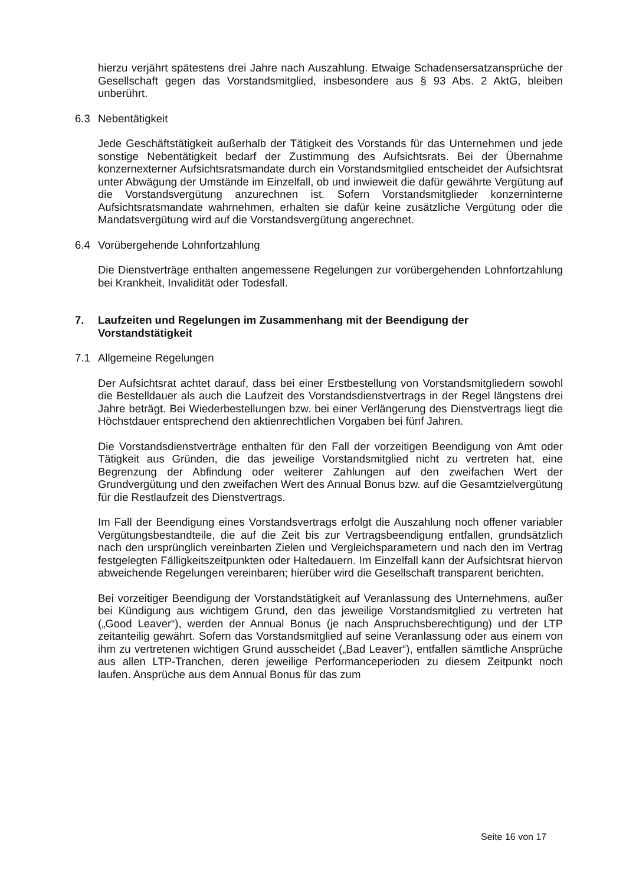hierzu verjährt spätestens drei Jahre nach Auszahlung. Etwaige Schadensersatzansprüche der Gesellschaft gegen das Vorstandsmitglied, insbesondere aus § 93 Abs. 2 AktG, bleiben unberührt.
6.3 Nebentätigkeit
Jede Geschäftstätigkeit außerhalb der Tätigkeit des Vorstands für das Unternehmen und jede sonstige Nebentätigkeit bedarf der Zustimmung des Aufsichtsrats. Bei der Übernahme konzernexterner Aufsichtsratsmandate durch ein Vorstandsmitglied entscheidet der Aufsichtsrat unter Abwägung der Umstände im Einzelfall, ob und inwieweit die dafür gewährte Vergütung auf die Vorstandsvergütung anzurechnen ist. Sofern Vorstandsmitglieder konzerninterne Aufsichtsratsmandate wahrnehmen, erhalten sie dafür keine zusätzliche Vergütung oder die Mandatsvergütung wird auf die Vorstandsvergütung angerechnet.
6.4 Vorübergehende Lohnfortzahlung
Die Dienstverträge enthalten angemessene Regelungen zur vorübergehenden Lohnfortzahlung bei Krankheit, Invalidität oder Todesfall.
7. Laufzeiten und Regelungen im Zusammenhang mit der Beendigung der Vorstandstätigkeit
7.1 Allgemeine Regelungen
Der Aufsichtsrat achtet darauf, dass bei einer Erstbestellung von Vorstandsmitgliedern sowohl die Bestelldauer als auch die Laufzeit des Vorstandsdienstvertrags in der Regel längstens drei Jahre beträgt. Bei Wiederbestellungen bzw. bei einer Verlängerung des Dienstvertrags liegt die Höchstdauer entsprechend den aktienrechtlichen Vorgaben bei fünf Jahren.
Die Vorstandsdienstverträge enthalten für den Fall der vorzeitigen Beendigung von Amt oder Tätigkeit aus Gründen, die das jeweilige Vorstandsmitglied nicht zu vertreten hat, eine Begrenzung der Abfindung oder weiterer Zahlungen auf den zweifachen Wert der Grundvergütung und den zweifachen Wert des Annual Bonus bzw. auf die Gesamtzielvergütung für die Restlaufzeit des Dienstvertrags.
Im Fall der Beendigung eines Vorstandsvertrags erfolgt die Auszahlung noch offener variabler Vergütungsbestandteile, die auf die Zeit bis zur Vertragsbeendigung entfallen, grundsätzlich nach den ursprünglich vereinbarten Zielen und Vergleichsparametern und nach den im Vertrag festgelegten Fälligkeitszeitpunkten oder Haltedauern. Im Einzelfall kann der Aufsichtsrat hiervon abweichende Regelungen vereinbaren; hierüber wird die Gesellschaft transparent berichten.
Bei vorzeitiger Beendigung der Vorstandstätigkeit auf Veranlassung des Unternehmens, außer bei Kündigung aus wichtigem Grund, den das jeweilige Vorstandsmitglied zu vertreten hat („Good Leaver“), werden der Annual Bonus (je nach Anspruchsberechtigung) und der LTP zeitanteilig gewährt. Sofern das Vorstandsmitglied auf seine Veranlassung oder aus einem von ihm zu vertretenen wichtigen Grund ausscheidet („Bad Leaver“), entfallen sämtliche Ansprüche aus allen LTP-Tranchen, deren jeweilige Performanceperioden zu diesem Zeitpunkt noch laufen. Ansprüche aus dem Annual Bonus für das zum
Seite 16 von 17